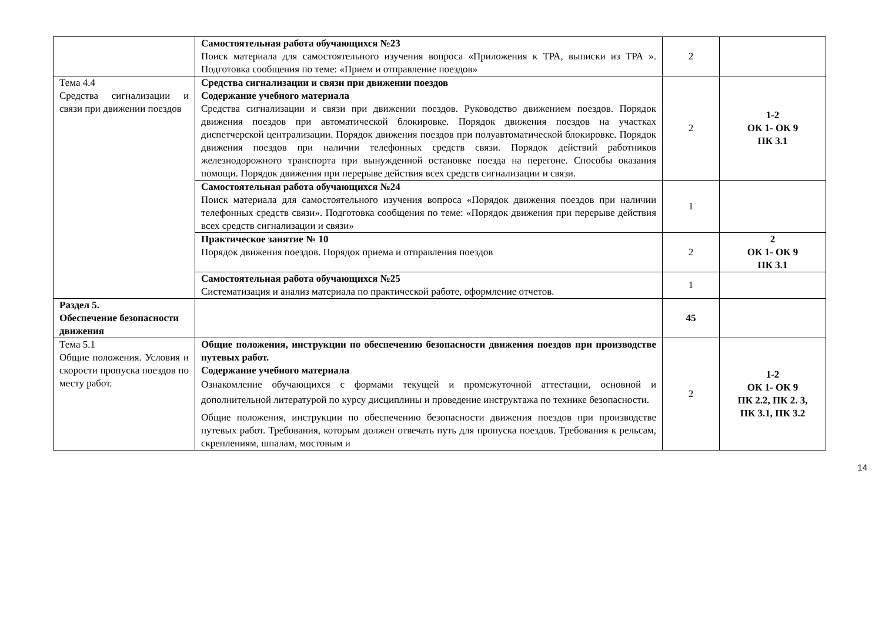| | Самостоятельная работа обучающихся №23 Поиск материала для самостоятельного изучения вопроса «Приложения к ТРА, выписки из ТРА ». Подготовка сообщения по теме: «Прием и отправление поездов» | 2 | |
| Тема 4.4 Средства сигнализации и связи при движении поездов | Средства сигнализации и связи при движении поездов Содержание учебного материала Средства сигнализации и связи при движении поездов. Руководство движением поездов. Порядок движения поездов при автоматической блокировке. Порядок движения поездов на участках диспетчерской централизации. Порядок движения поездов при полуавтоматической блокировке. Порядок движения поездов при наличии телефонных средств связи. Порядок действий работников железнодорожного транспорта при вынужденной остановке поезда на перегоне. Способы оказания помощи. Порядок движения при перерыве действия всех средств сигнализации и связи. | 2 | 1-2 ОК 1- ОК 9 ПК 3.1 |
| | Самостоятельная работа обучающихся №24 Поиск материала для самостоятельного изучения вопроса «Порядок движения поездов при наличии телефонных средств связи». Подготовка сообщения по теме: «Порядок движения при перерыве действия всех средств сигнализации и связи» | 1 | |
| | Практическое занятие № 10 Порядок движения поездов. Порядок приема и отправления поездов | 2 | 2 ОК 1- ОК 9 ПК 3.1 |
| | Самостоятельная работа обучающихся №25 Систематизация и анализ материала по практической работе, оформление отчетов. | 1 | |
| Раздел 5. Обеспечение безопасности движения | | 45 | |
| Тема 5.1 Общие положения. Условия и скорости пропуска поездов по месту работ. | Общие положения, инструкции по обеспечению безопасности движения поездов при производстве путевых работ. Содержание учебного материала Ознакомление обучающихся с формами текущей и промежуточной аттестации, основной и дополнительной литературой по курсу дисциплины и проведение инструктажа по технике безопасности. Общие положения, инструкции по обеспечению безопасности движения поездов при производстве путевых работ. Требования, которым должен отвечать путь для пропуска поездов. Требования к рельсам, скреплениям, шпалам, мостовым и | 2 | 1-2 ОК 1- ОК 9 ПК 2.2, ПК 2. 3, ПК 3.1, ПК 3.2 |
14